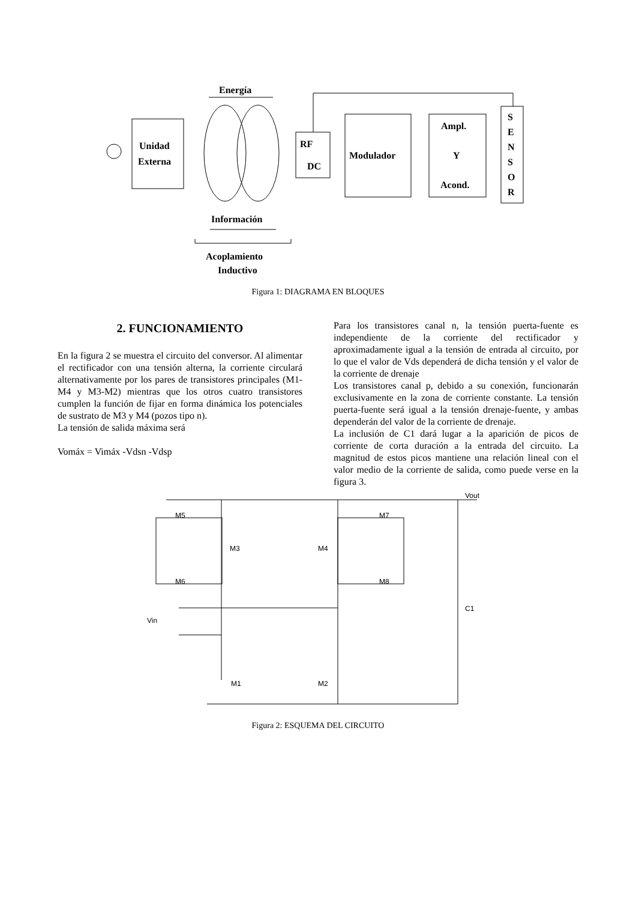Energía
Unidad
Externa
RF
DC
Modulador
Ampl.
Y
Acond.
S
E
N
S
O
R
Información
Acoplamiento
Inductivo
Figura 1: DIAGRAMA EN BLOQUES
2. FUNCIONAMIENTO
En la figura 2 se muestra el circuito del conversor. Al alimentar el rectificador con una tensión alterna, la corriente circulará alternativamente por los pares de transistores principales (M1-M4 y M3-M2) mientras que los otros cuatro transistores cumplen la función de fijar en forma dinámica los potenciales de sustrato de M3 y M4 (pozos tipo n).
La tensión de salida máxima será
Vomáx = Vimáx -Vdsn -Vdsp
Para los transistores canal n, la tensión puerta-fuente es independiente de la corriente del rectificador y aproximadamente igual a la tensión de entrada al circuito, por lo que el valor de Vds dependerá de dicha tensión y el valor de la corriente de drenaje
Los transistores canal p, debido a su conexión, funcionarán exclusivamente en la zona de corriente constante. La tensión puerta-fuente será igual a la tensión drenaje-fuente, y ambas dependerán del valor de la corriente de drenaje.
La inclusión de C1 dará lugar a la aparición de picos de corriente de corta duración a la entrada del circuito. La magnitud de estos picos mantiene una relación lineal con el valor medio de la corriente de salida, como puede verse en la figura 3.
Vout
M5
M3
M4
M7
M6
M8
Vin
C1
M1
M2
Figura 2: ESQUEMA DEL CIRCUITO